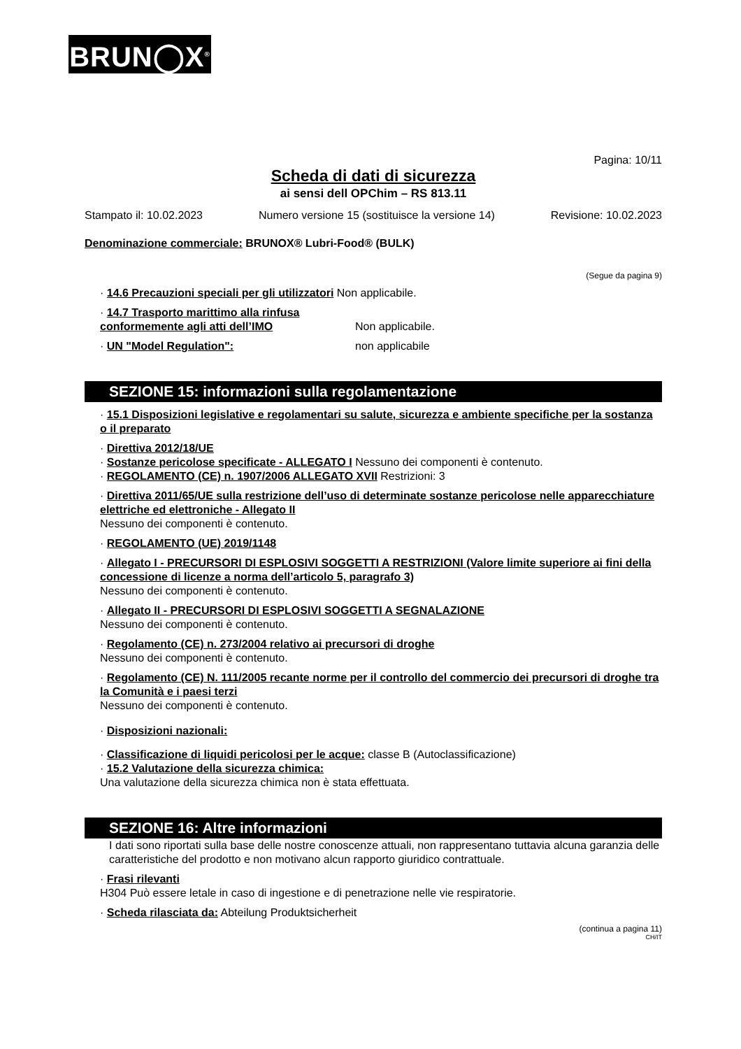BRUN◯X<sup>®</sup>
Pagina: 10/11
Scheda di dati di sicurezza
ai sensi dell OPChim – RS 813.11
Stampato il: 10.02.2023 Numero versione 15 (sostituisce la versione 14) Revisione: 10.02.2023
Denominazione commerciale: BRUNOX® Lubri-Food® (BULK)
(Segue da pagina 9)
· 14.6 Precauzioni speciali per gli utilizzatori Non applicabile.
· 14.7 Trasporto marittimo alla rinfusa conformemente agli atti dell’IMO
Non applicabile.
· UN "Model Regulation": non applicabile
SEZIONE 15: informazioni sulla regolamentazione
· 15.1 Disposizioni legislative e regolamentari su salute, sicurezza e ambiente specifiche per la sostanza o il preparato
· Direttiva 2012/18/UE
· Sostanze pericolose specificate - ALLEGATO I Nessuno dei componenti è contenuto.
· REGOLAMENTO (CE) n. 1907/2006 ALLEGATO XVII Restrizioni: 3
· Direttiva 2011/65/UE sulla restrizione dell’uso di determinate sostanze pericolose nelle apparecchiature elettriche ed elettroniche - Allegato II
Nessuno dei componenti è contenuto.
· REGOLAMENTO (UE) 2019/1148
· Allegato I - PRECURSORI DI ESPLOSIVI SOGGETTI A RESTRIZIONI (Valore limite superiore ai fini della concessione di licenze a norma dell’articolo 5, paragrafo 3)
Nessuno dei componenti è contenuto.
· Allegato II - PRECURSORI DI ESPLOSIVI SOGGETTI A SEGNALAZIONE
Nessuno dei componenti è contenuto.
· Regolamento (CE) n. 273/2004 relativo ai precursori di droghe
Nessuno dei componenti è contenuto.
· Regolamento (CE) N. 111/2005 recante norme per il controllo del commercio dei precursori di droghe tra la Comunità e i paesi terzi
Nessuno dei componenti è contenuto.
· Disposizioni nazionali:
· Classificazione di liquidi pericolosi per le acque: classe B (Autoclassificazione)
· 15.2 Valutazione della sicurezza chimica:
Una valutazione della sicurezza chimica non è stata effettuata.
SEZIONE 16: Altre informazioni
I dati sono riportati sulla base delle nostre conoscenze attuali, non rappresentano tuttavia alcuna garanzia delle caratteristiche del prodotto e non motivano alcun rapporto giuridico contrattuale.
· Frasi rilevanti
H304 Può essere letale in caso di ingestione e di penetrazione nelle vie respiratorie.
· Scheda rilasciata da: Abteilung Produktsicherheit
(continua a pagina 11)
CH/IT